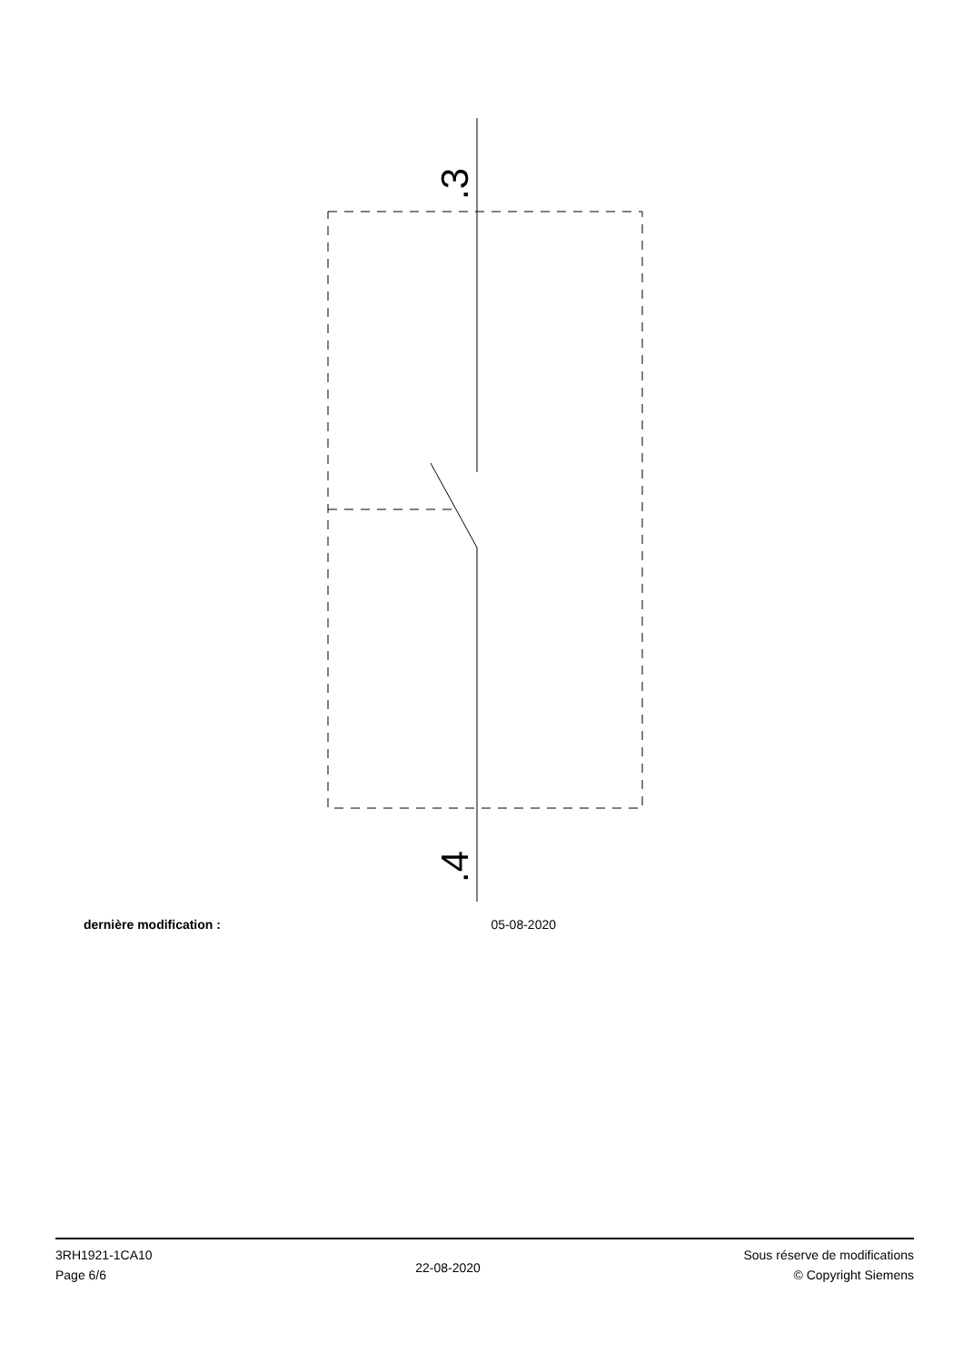.3
.4
dernière modification : 05-08-2020
3RH1921-1CA10
Page 6/6
22-08-2020
Sous réserve de modifications
© Copyright Siemens